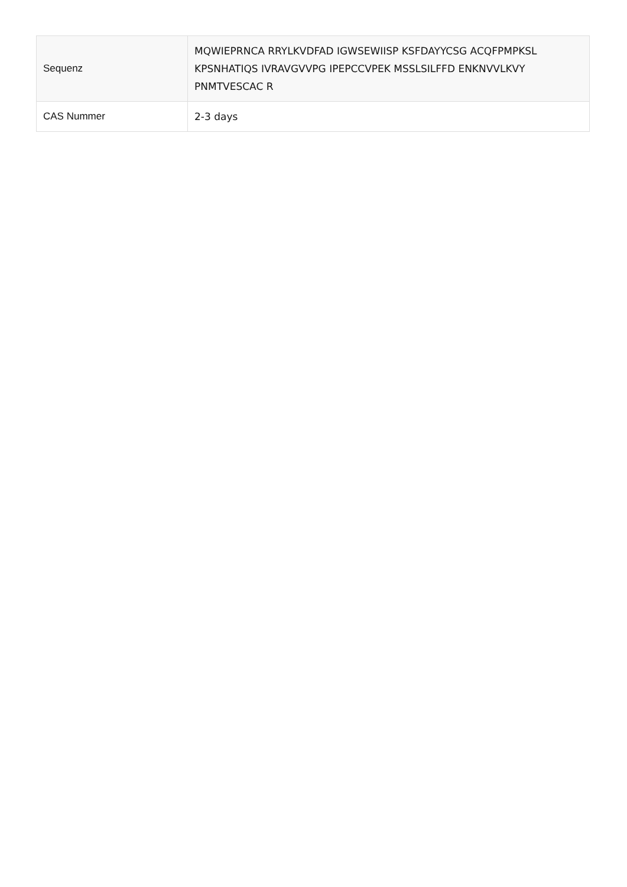| Sequenz | MQWIEPRNCA RRYLKVDFAD IGWSEWIISP KSFDAYYCSG ACQFPMPKSL KPSNHATIQS IVRAVGVVPG IPEPCCVPEK MSSLSILFFD ENKNVVLKVY PNMTVESCAC R |
| CAS Nummer | 2-3 days |